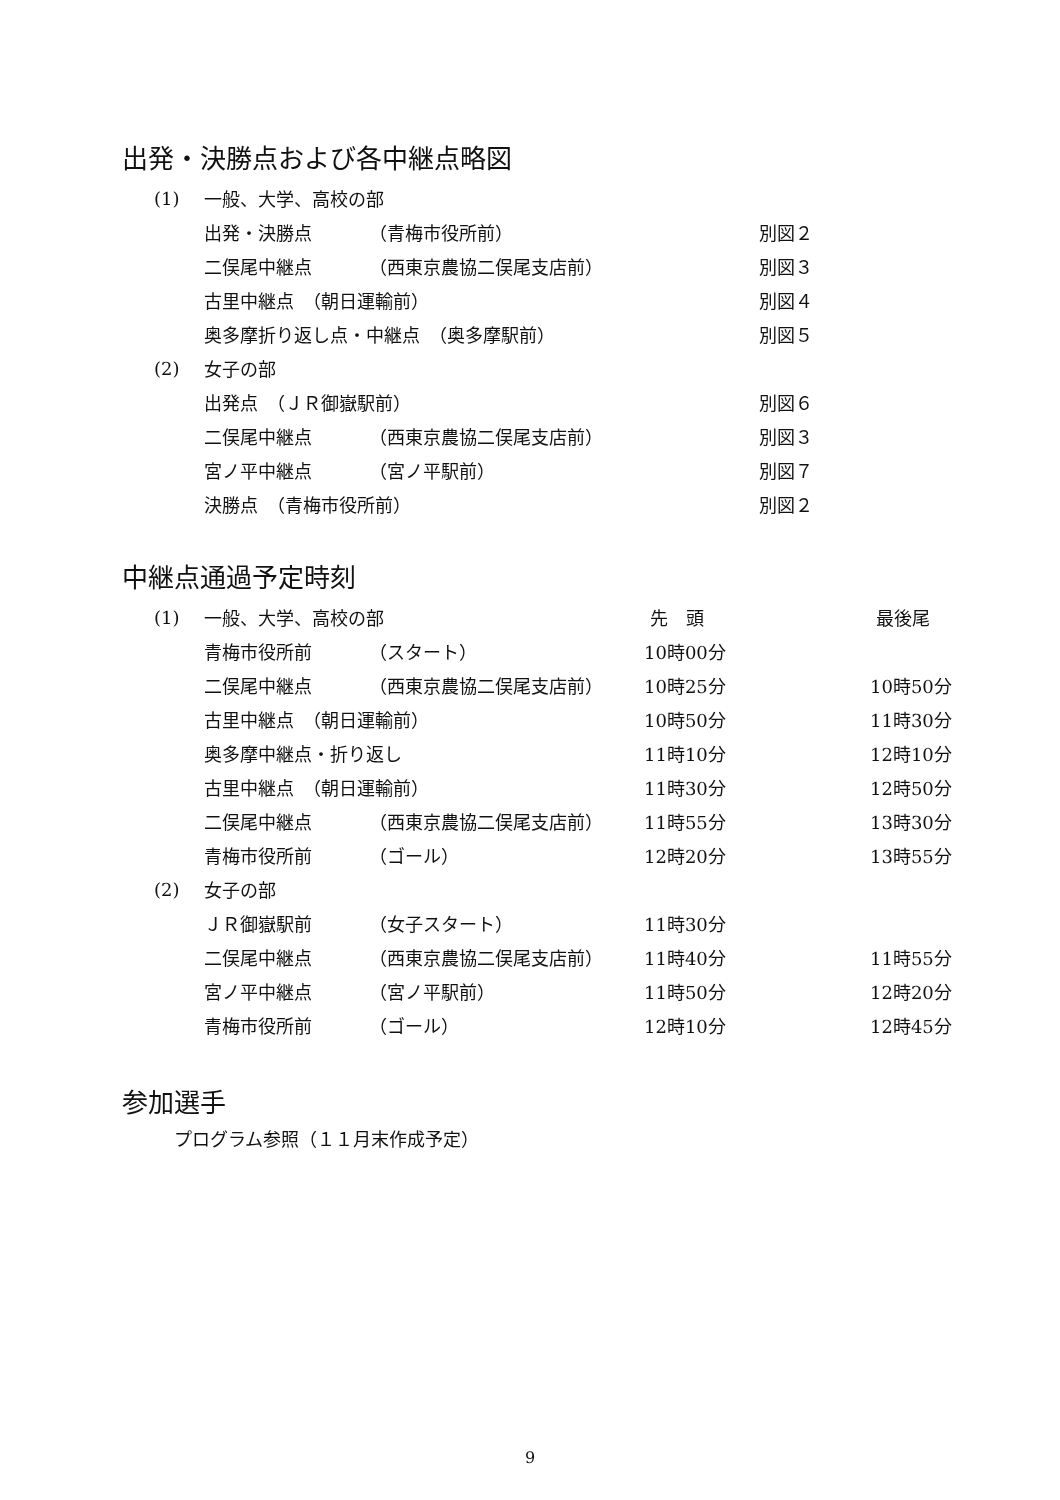出発・決勝点および各中継点略図
| (1) | 一般、大学、高校の部 | | |
| | 出発・決勝点 | （青梅市役所前） | 別図２ |
| | 二俣尾中継点 | （西東京農協二俣尾支店前） | 別図３ |
| | 古里中継点 （朝日運輸前） | | 別図４ |
| | 奥多摩折り返し点・中継点 （奥多摩駅前） | | 別図５ |
| (2) | 女子の部 | | |
| | 出発点 （ＪＲ御嶽駅前） | | 別図６ |
| | 二俣尾中継点 | （西東京農協二俣尾支店前） | 別図３ |
| | 宮ノ平中継点 | （宮ノ平駅前） | 別図７ |
| | 決勝点 （青梅市役所前） | | 別図２ |
中継点通過予定時刻
| (1) | 一般、大学、高校の部 | | 先 頭 | 最後尾 |
| | 青梅市役所前 | （スタート） | 10時00分 | |
| | 二俣尾中継点 | （西東京農協二俣尾支店前） | 10時25分 | 10時50分 |
| | 古里中継点 （朝日運輸前） | | 10時50分 | 11時30分 |
| | 奥多摩中継点・折り返し | | 11時10分 | 12時10分 |
| | 古里中継点 （朝日運輸前） | | 11時30分 | 12時50分 |
| | 二俣尾中継点 | （西東京農協二俣尾支店前） | 11時55分 | 13時30分 |
| | 青梅市役所前 | （ゴール） | 12時20分 | 13時55分 |
| (2) | 女子の部 | | | |
| | ＪＲ御嶽駅前 | （女子スタート） | 11時30分 | |
| | 二俣尾中継点 | （西東京農協二俣尾支店前） | 11時40分 | 11時55分 |
| | 宮ノ平中継点 | （宮ノ平駅前） | 11時50分 | 12時20分 |
| | 青梅市役所前 | （ゴール） | 12時10分 | 12時45分 |
参加選手
プログラム参照（１１月末作成予定）
9